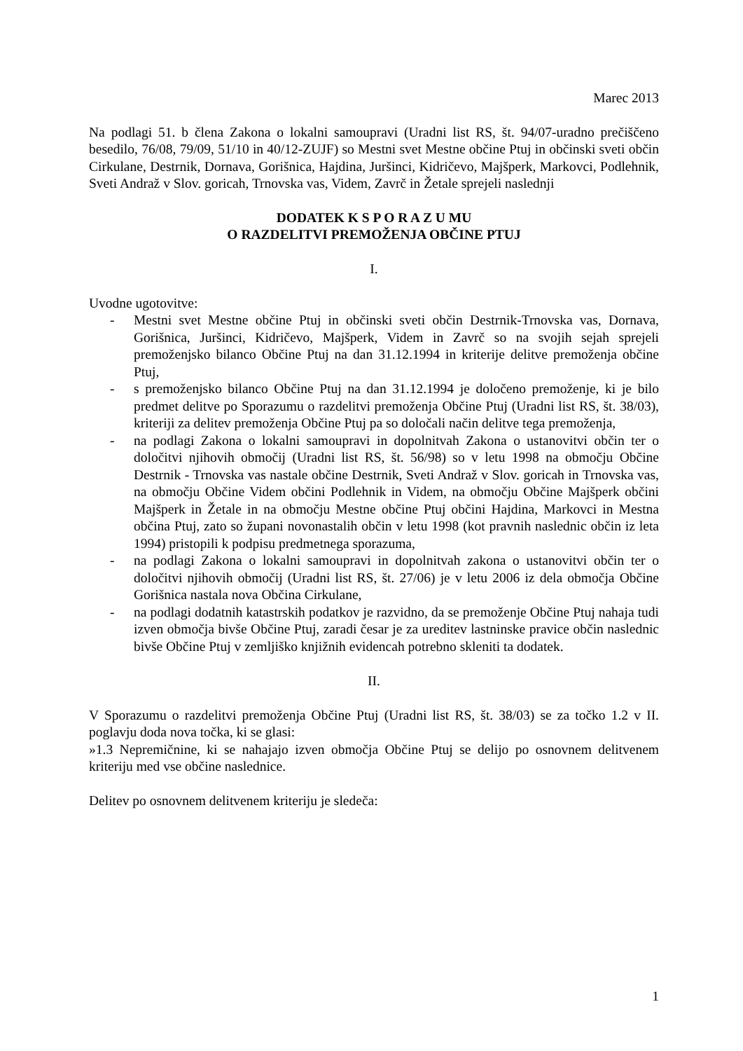Marec 2013
Na podlagi 51. b člena Zakona o lokalni samoupravi (Uradni list RS, št. 94/07-uradno prečiščeno besedilo, 76/08, 79/09, 51/10 in 40/12-ZUJF) so Mestni svet Mestne občine Ptuj in občinski sveti občin Cirkulane, Destrnik, Dornava, Gorišnica, Hajdina, Juršinci, Kidričevo, Majšperk, Markovci, Podlehnik, Sveti Andraž v Slov. goricah, Trnovska vas, Videm, Zavrč in Žetale sprejeli naslednji
DODATEK K S P O R A Z U MU
O RAZDELITVI PREMOŽENJA OBČINE PTUJ
I.
Uvodne ugotovitve:
- Mestni svet Mestne občine Ptuj in občinski sveti občin Destrnik-Trnovska vas, Dornava, Gorišnica, Juršinci, Kidričevo, Majšperk, Videm in Zavrč so na svojih sejah sprejeli premoženjsko bilanco Občine Ptuj na dan 31.12.1994 in kriterije delitve premoženja občine Ptuj,
- s premoženjsko bilanco Občine Ptuj na dan 31.12.1994 je določeno premoženje, ki je bilo predmet delitve po Sporazumu o razdelitvi premoženja Občine Ptuj (Uradni list RS, št. 38/03), kriteriji za delitev premoženja Občine Ptuj pa so določali način delitve tega premoženja,
- na podlagi Zakona o lokalni samoupravi in dopolnitvah Zakona o ustanovitvi občin ter o določitvi njihovih območij (Uradni list RS, št. 56/98) so v letu 1998 na območju Občine Destrnik - Trnovska vas nastale občine Destrnik, Sveti Andraž v Slov. goricah in Trnovska vas, na območju Občine Videm občini Podlehnik in Videm, na območju Občine Majšperk občini Majšperk in Žetale in na območju Mestne občine Ptuj občini Hajdina, Markovci in Mestna občina Ptuj, zato so župani novonastalih občin v letu 1998 (kot pravnih naslednic občin iz leta 1994) pristopili k podpisu predmetnega sporazuma,
- na podlagi Zakona o lokalni samoupravi in dopolnitvah zakona o ustanovitvi občin ter o določitvi njihovih območij (Uradni list RS, št. 27/06) je v letu 2006 iz dela območja Občine Gorišnica nastala nova Občina Cirkulane,
- na podlagi dodatnih katastrskih podatkov je razvidno, da se premoženje Občine Ptuj nahaja tudi izven območja bivše Občine Ptuj, zaradi česar je za ureditev lastninske pravice občin naslednic bivše Občine Ptuj v zemljiško knjižnih evidencah potrebno skleniti ta dodatek.
II.
V Sporazumu o razdelitvi premoženja Občine Ptuj (Uradni list RS, št. 38/03) se za točko 1.2 v II. poglavju doda nova točka, ki se glasi:
»1.3 Nepremičnine, ki se nahajajo izven območja Občine Ptuj se delijo po osnovnem delitvenem kriteriju med vse občine naslednice.
Delitev po osnovnem delitvenem kriteriju je sledeča:
1